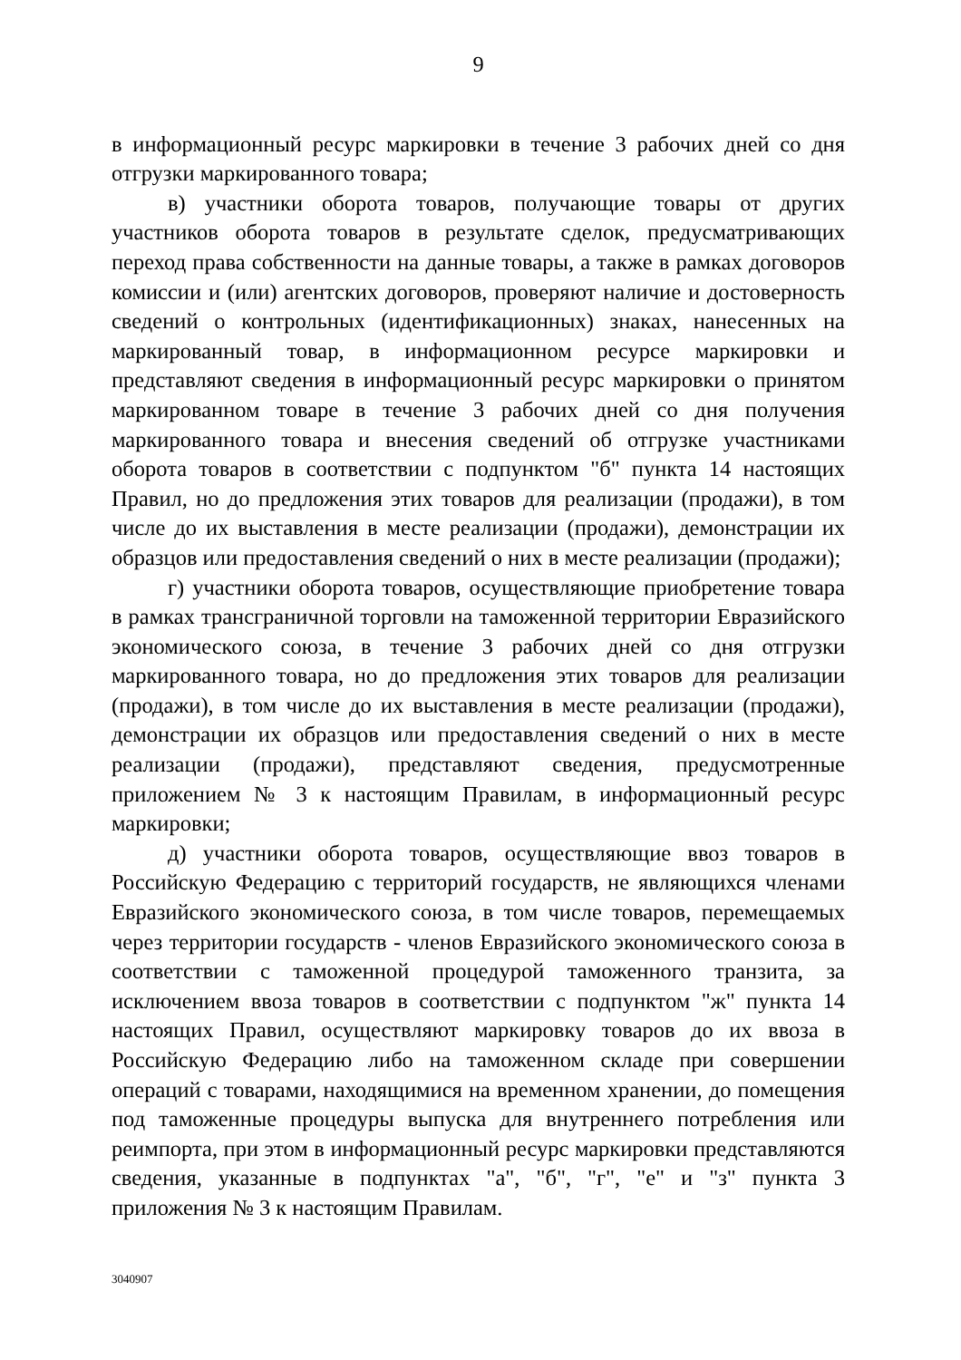9
в информационный ресурс маркировки в течение 3 рабочих дней со дня отгрузки маркированного товара;
в) участники оборота товаров, получающие товары от других участников оборота товаров в результате сделок, предусматривающих переход права собственности на данные товары, а также в рамках договоров комиссии и (или) агентских договоров, проверяют наличие и достоверность сведений о контрольных (идентификационных) знаках, нанесенных на маркированный товар, в информационном ресурсе маркировки и представляют сведения в информационный ресурс маркировки о принятом маркированном товаре в течение 3 рабочих дней со дня получения маркированного товара и внесения сведений об отгрузке участниками оборота товаров в соответствии с подпунктом "б" пункта 14 настоящих Правил, но до предложения этих товаров для реализации (продажи), в том числе до их выставления в месте реализации (продажи), демонстрации их образцов или предоставления сведений о них в месте реализации (продажи);
г) участники оборота товаров, осуществляющие приобретение товара в рамках трансграничной торговли на таможенной территории Евразийского экономического союза, в течение 3 рабочих дней со дня отгрузки маркированного товара, но до предложения этих товаров для реализации (продажи), в том числе до их выставления в месте реализации (продажи), демонстрации их образцов или предоставления сведений о них в месте реализации (продажи), представляют сведения, предусмотренные приложением № 3 к настоящим Правилам, в информационный ресурс маркировки;
д) участники оборота товаров, осуществляющие ввоз товаров в Российскую Федерацию с территорий государств, не являющихся членами Евразийского экономического союза, в том числе товаров, перемещаемых через территории государств - членов Евразийского экономического союза в соответствии с таможенной процедурой таможенного транзита, за исключением ввоза товаров в соответствии с подпунктом "ж" пункта 14 настоящих Правил, осуществляют маркировку товаров до их ввоза в Российскую Федерацию либо на таможенном складе при совершении операций с товарами, находящимися на временном хранении, до помещения под таможенные процедуры выпуска для внутреннего потребления или реимпорта, при этом в информационный ресурс маркировки представляются сведения, указанные в подпунктах "а", "б", "г", "е" и "з" пункта 3 приложения № 3 к настоящим Правилам.
3040907